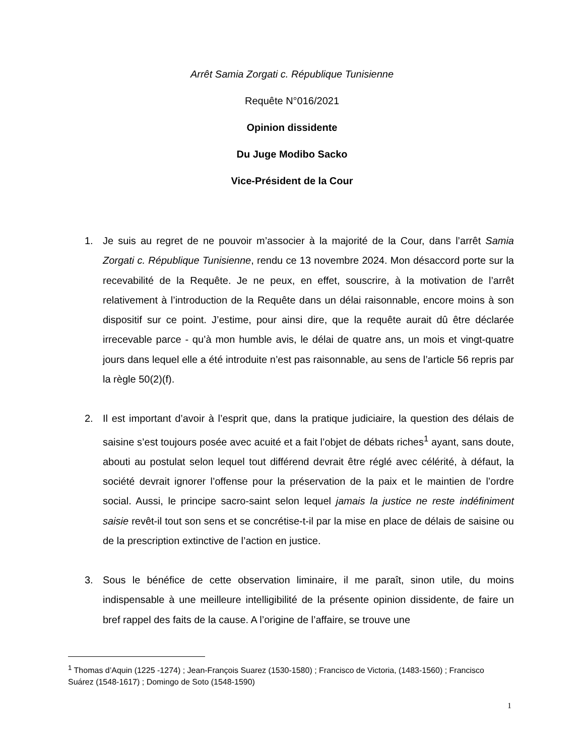Arrêt Samia Zorgati c. République Tunisienne
Requête N°016/2021
Opinion dissidente
Du Juge Modibo Sacko
Vice-Président de la Cour
1. Je suis au regret de ne pouvoir m’associer à la majorité de la Cour, dans l’arrêt Samia Zorgati c. République Tunisienne, rendu ce 13 novembre 2024. Mon désaccord porte sur la recevabilité de la Requête. Je ne peux, en effet, souscrire, à la motivation de l’arrêt relativement à l’introduction de la Requête dans un délai raisonnable, encore moins à son dispositif sur ce point. J’estime, pour ainsi dire, que la requête aurait dû être déclarée irrecevable parce - qu’à mon humble avis, le délai de quatre ans, un mois et vingt-quatre jours dans lequel elle a été introduite n’est pas raisonnable, au sens de l’article 56 repris par la règle 50(2)(f).
2. Il est important d’avoir à l’esprit que, dans la pratique judiciaire, la question des délais de saisine s’est toujours posée avec acuité et a fait l’objet de débats riches<sup>1</sup> ayant, sans doute, abouti au postulat selon lequel tout différend devrait être réglé avec célérité, à défaut, la société devrait ignorer l’offense pour la préservation de la paix et le maintien de l’ordre social. Aussi, le principe sacro-saint selon lequel jamais la justice ne reste indéfiniment saisie revêt-il tout son sens et se concrétise-t-il par la mise en place de délais de saisine ou de la prescription extinctive de l’action en justice.
3. Sous le bénéfice de cette observation liminaire, il me paraît, sinon utile, du moins indispensable à une meilleure intelligibilité de la présente opinion dissidente, de faire un bref rappel des faits de la cause. A l’origine de l’affaire, se trouve une
<sup>1</sup> Thomas d’Aquin (1225 -1274) ; Jean-François Suarez (1530-1580) ; Francisco de Victoria, (1483-1560) ; Francisco Suárez (1548-1617) ; Domingo de Soto (1548-1590)
1